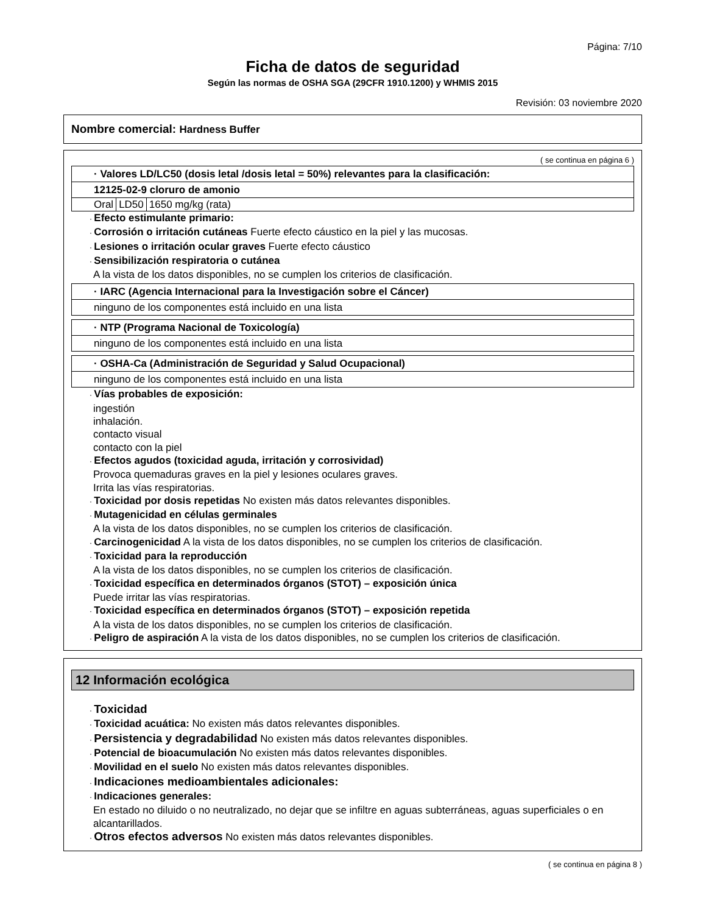Página: 7/10
Ficha de datos de seguridad
Según las normas de OSHA SGA (29CFR 1910.1200) y WHMIS 2015
Revisión: 03 noviembre 2020
Nombre comercial: Hardness Buffer
( se continua en página 6 )
| · Valores LD/LC50 (dosis letal /dosis letal = 50%) relevantes para la clasificación: |
| 12125-02-9 cloruro de amonio |
| / Oral / LD50 / 1650 mg/kg (rata) / |
· Efecto estimulante primario:
· Corrosión o irritación cutáneas Fuerte efecto cáustico en la piel y las mucosas.
· Lesiones o irritación ocular graves Fuerte efecto cáustico
· Sensibilización respiratoria o cutánea
A la vista de los datos disponibles, no se cumplen los criterios de clasificación.
| · IARC (Agencia Internacional para la Investigación sobre el Cáncer) |
| ninguno de los componentes está incluido en una lista |
| · NTP (Programa Nacional de Toxicología) |
| ninguno de los componentes está incluido en una lista |
| · OSHA-Ca (Administración de Seguridad y Salud Ocupacional) |
| ninguno de los componentes está incluido en una lista |
· Vías probables de exposición:
ingestión
inhalación.
contacto visual
contacto con la piel
· Efectos agudos (toxicidad aguda, irritación y corrosividad)
Provoca quemaduras graves en la piel y lesiones oculares graves.
Irrita las vías respiratorias.
· Toxicidad por dosis repetidas No existen más datos relevantes disponibles.
· Mutagenicidad en células germinales
A la vista de los datos disponibles, no se cumplen los criterios de clasificación.
· Carcinogenicidad A la vista de los datos disponibles, no se cumplen los criterios de clasificación.
· Toxicidad para la reproducción
A la vista de los datos disponibles, no se cumplen los criterios de clasificación.
· Toxicidad específica en determinados órganos (STOT) – exposición única
Puede irritar las vías respiratorias.
· Toxicidad específica en determinados órganos (STOT) – exposición repetida
A la vista de los datos disponibles, no se cumplen los criterios de clasificación.
· Peligro de aspiración A la vista de los datos disponibles, no se cumplen los criterios de clasificación.
12 Información ecológica
· Toxicidad
· Toxicidad acuática: No existen más datos relevantes disponibles.
· Persistencia y degradabilidad No existen más datos relevantes disponibles.
· Potencial de bioacumulación No existen más datos relevantes disponibles.
· Movilidad en el suelo No existen más datos relevantes disponibles.
· Indicaciones medioambientales adicionales:
· Indicaciones generales:
En estado no diluido o no neutralizado, no dejar que se infiltre en aguas subterráneas, aguas superficiales o en alcantarillados.
· Otros efectos adversos No existen más datos relevantes disponibles.
( se continua en página 8 )